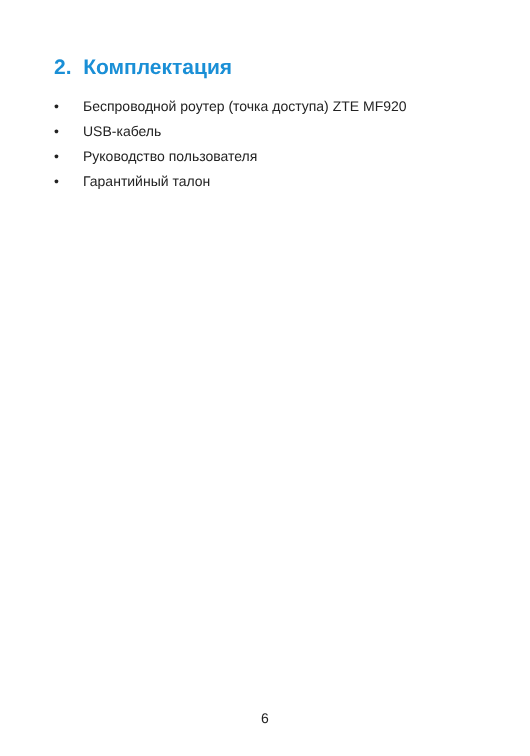2. Комплектация
• Беспроводной роутер (точка доступа) ZTE MF920
• USB-кабель
• Руководство пользователя
• Гарантийный талон
6